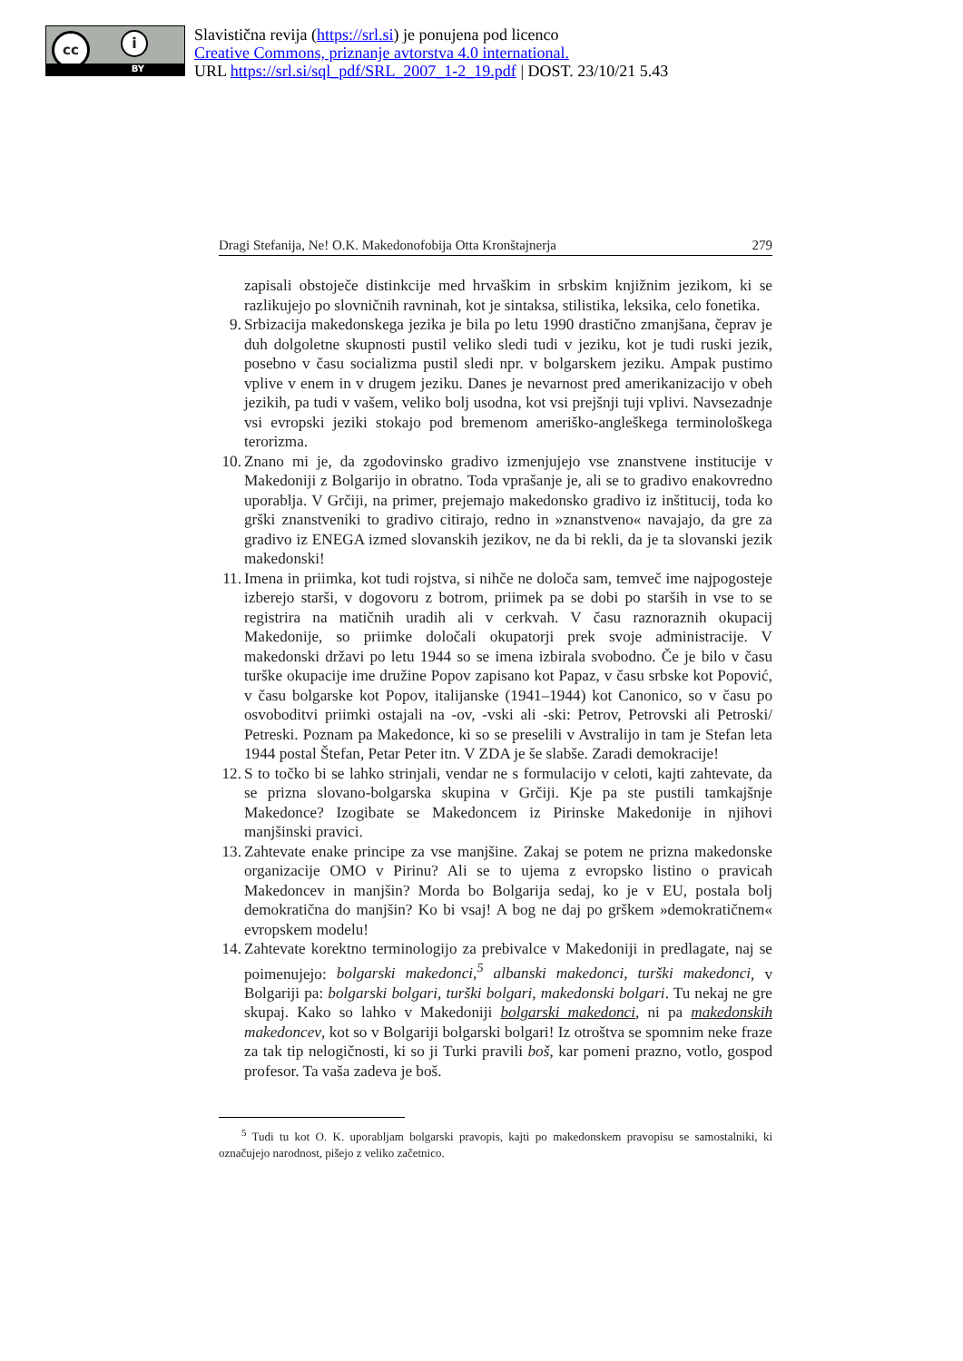cc i
BY
Slavistična revija (https://srl.si) je ponujena pod licenco
Creative Commons, priznanje avtorstva 4.0 international.
URL https://srl.si/sql_pdf/SRL_2007_1-2_19.pdf | DOST. 23/10/21 5.43
Dragi Stefanija, Ne! O.K. Makedonofobija Otta Kronštajnerja 279
zapisali obstoječe distinkcije med hrvaškim in srbskim knjižnim jezikom, ki se razlikujejo po slovničnih ravninah, kot je sintaksa, stilistika, leksika, celo fonetika.
9. Srbizacija makedonskega jezika je bila po letu 1990 drastično zmanjšana, čeprav je duh dolgoletne skupnosti pustil veliko sledi tudi v jeziku, kot je tudi ruski jezik, posebno v času socializma pustil sledi npr. v bolgarskem jeziku. Ampak pustimo vplive v enem in v drugem jeziku. Danes je nevarnost pred amerikanizacijo v obeh jezikih, pa tudi v vašem, veliko bolj usodna, kot vsi prejšnji tuji vplivi. Navsezadnje vsi evropski jeziki stokajo pod bremenom ameriško-angleškega terminološkega terorizma.
10.
Znano mi je, da zgodovinsko gradivo izmenjujejo vse znanstvene institucije v Makedoniji z Bolgarijo in obratno. Toda vprašanje je, ali se to gradivo enakovredno uporablja. V Grčiji, na primer, prejemajo makedonsko gradivo iz inštitucij, toda ko grški znanstveniki to gradivo citirajo, redno in »znanstveno« navajajo, da gre za gradivo iz ENEGA izmed slovanskih jezikov, ne da bi rekli, da je ta slovanski jezik makedonski!
11.
Imena in priimka, kot tudi rojstva, si nihče ne določa sam, temveč ime najpogosteje izberejo starši, v dogovoru z botrom, priimek pa se dobi po starših in vse to se registrira na matičnih uradih ali v cerkvah. V času raznoraznih okupacij Makedonije, so priimke določali okupatorji prek svoje administracije. V makedonski državi po letu 1944 so se imena izbirala svobodno. Če je bilo v času turške okupacije ime družine Popov zapisano kot Papaz, v času srbske kot Popović, v času bolgarske kot Popov, italijanske (1941–1944) kot Canonico, so v času po osvoboditvi priimki ostajali na -ov, -vski ali -ski: Petrov, Petrovski ali Petroski/ Petreski. Poznam pa Makedonce, ki so se preselili v Avstralijo in tam je Stefan leta 1944 postal Štefan, Petar Peter itn. V ZDA je še slabše. Zaradi demokracije!
12.
S to točko bi se lahko strinjali, vendar ne s formulacijo v celoti, kajti zahtevate, da se prizna slovano-bolgarska skupina v Grčiji. Kje pa ste pustili tamkajšnje Makedonce? Izogibate se Makedoncem iz Pirinske Makedonije in njihovi manjšinski pravici.
13.
Zahtevate enake principe za vse manjšine. Zakaj se potem ne prizna makedonske organizacije OMO v Pirinu? Ali se to ujema z evropsko listino o pravicah Makedoncev in manjšin? Morda bo Bolgarija sedaj, ko je v EU, postala bolj demokratična do manjšin? Ko bi vsaj! A bog ne daj po grškem »demokratičnem« evropskem modelu!
14.
Zahtevate korektno terminologijo za prebivalce v Makedoniji in predlagate, naj se poimenujejo: bolgarski makedonci,<sup>5</sup> albanski makedonci, turški makedonci, v Bolgariji pa: bolgarski bolgari, turški bolgari, makedonski bolgari. Tu nekaj ne gre skupaj. Kako so lahko v Makedoniji bolgarski makedonci, ni pa makedonskih makedoncev, kot so v Bolgariji bolgarski bolgari! Iz otroštva se spomnim neke fraze za tak tip nelogičnosti, ki so ji Turki pravili boš, kar pomeni prazno, votlo, gospod profesor. Ta vaša zadeva je boš.
<sup>5</sup> Tudi tu kot O. K. uporabljam bolgarski pravopis, kajti po makedonskem pravopisu se samostalniki, ki označujejo narodnost, pišejo z veliko začetnico.